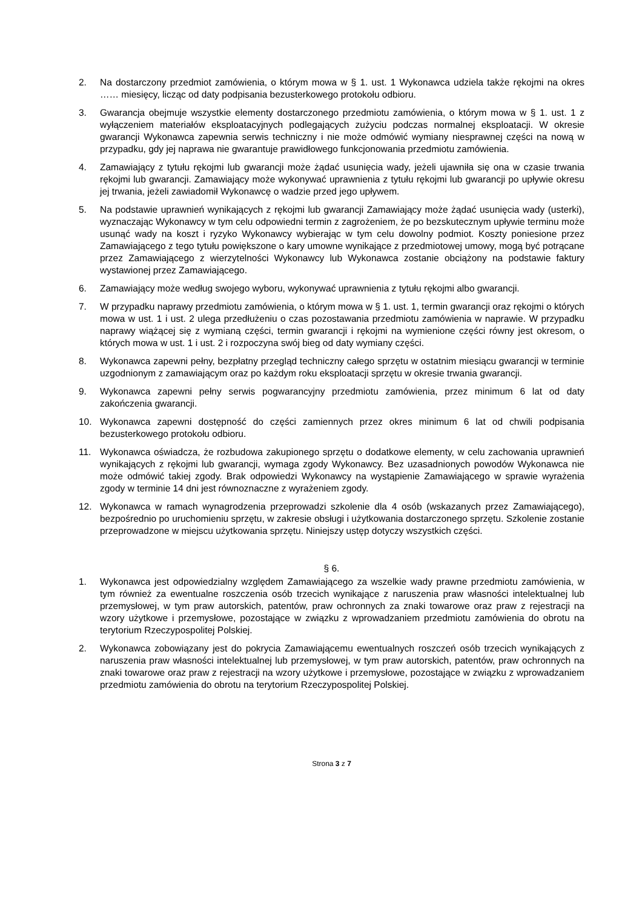2. Na dostarczony przedmiot zamówienia, o którym mowa w § 1. ust. 1 Wykonawca udziela także rękojmi na okres …… miesięcy, licząc od daty podpisania bezusterkowego protokołu odbioru.
3. Gwarancja obejmuje wszystkie elementy dostarczonego przedmiotu zamówienia, o którym mowa w § 1. ust. 1 z wyłączeniem materiałów eksploatacyjnych podlegających zużyciu podczas normalnej eksploatacji. W okresie gwarancji Wykonawca zapewnia serwis techniczny i nie może odmówić wymiany niesprawnej części na nową w przypadku, gdy jej naprawa nie gwarantuje prawidłowego funkcjonowania przedmiotu zamówienia.
4. Zamawiający z tytułu rękojmi lub gwarancji może żądać usunięcia wady, jeżeli ujawniła się ona w czasie trwania rękojmi lub gwarancji. Zamawiający może wykonywać uprawnienia z tytułu rękojmi lub gwarancji po upływie okresu jej trwania, jeżeli zawiadomił Wykonawcę o wadzie przed jego upływem.
5. Na podstawie uprawnień wynikających z rękojmi lub gwarancji Zamawiający może żądać usunięcia wady (usterki), wyznaczając Wykonawcy w tym celu odpowiedni termin z zagrożeniem, że po bezskutecznym upływie terminu może usunąć wady na koszt i ryzyko Wykonawcy wybierając w tym celu dowolny podmiot. Koszty poniesione przez Zamawiającego z tego tytułu powiększone o kary umowne wynikające z przedmiotowej umowy, mogą być potrącane przez Zamawiającego z wierzytelności Wykonawcy lub Wykonawca zostanie obciążony na podstawie faktury wystawionej przez Zamawiającego.
6. Zamawiający może według swojego wyboru, wykonywać uprawnienia z tytułu rękojmi albo gwarancji.
7. W przypadku naprawy przedmiotu zamówienia, o którym mowa w § 1. ust. 1, termin gwarancji oraz rękojmi o których mowa w ust. 1 i ust. 2 ulega przedłużeniu o czas pozostawania przedmiotu zamówienia w naprawie. W przypadku naprawy wiążącej się z wymianą części, termin gwarancji i rękojmi na wymienione części równy jest okresom, o których mowa w ust. 1 i ust. 2 i rozpoczyna swój bieg od daty wymiany części.
8. Wykonawca zapewni pełny, bezpłatny przegląd techniczny całego sprzętu w ostatnim miesiącu gwarancji w terminie uzgodnionym z zamawiającym oraz po każdym roku eksploatacji sprzętu w okresie trwania gwarancji.
9. Wykonawca zapewni pełny serwis pogwarancyjny przedmiotu zamówienia, przez minimum 6 lat od daty zakończenia gwarancji.
10. Wykonawca zapewni dostępność do części zamiennych przez okres minimum 6 lat od chwili podpisania bezusterkowego protokołu odbioru.
11. Wykonawca oświadcza, że rozbudowa zakupionego sprzętu o dodatkowe elementy, w celu zachowania uprawnień wynikających z rękojmi lub gwarancji, wymaga zgody Wykonawcy. Bez uzasadnionych powodów Wykonawca nie może odmówić takiej zgody. Brak odpowiedzi Wykonawcy na wystąpienie Zamawiającego w sprawie wyrażenia zgody w terminie 14 dni jest równoznaczne z wyrażeniem zgody.
12. Wykonawca w ramach wynagrodzenia przeprowadzi szkolenie dla 4 osób (wskazanych przez Zamawiającego), bezpośrednio po uruchomieniu sprzętu, w zakresie obsługi i użytkowania dostarczonego sprzętu. Szkolenie zostanie przeprowadzone w miejscu użytkowania sprzętu. Niniejszy ustęp dotyczy wszystkich części.
§ 6.
1. Wykonawca jest odpowiedzialny względem Zamawiającego za wszelkie wady prawne przedmiotu zamówienia, w tym również za ewentualne roszczenia osób trzecich wynikające z naruszenia praw własności intelektualnej lub przemysłowej, w tym praw autorskich, patentów, praw ochronnych za znaki towarowe oraz praw z rejestracji na wzory użytkowe i przemysłowe, pozostające w związku z wprowadzaniem przedmiotu zamówienia do obrotu na terytorium Rzeczypospolitej Polskiej.
2. Wykonawca zobowiązany jest do pokrycia Zamawiającemu ewentualnych roszczeń osób trzecich wynikających z naruszenia praw własności intelektualnej lub przemysłowej, w tym praw autorskich, patentów, praw ochronnych na znaki towarowe oraz praw z rejestracji na wzory użytkowe i przemysłowe, pozostające w związku z wprowadzaniem przedmiotu zamówienia do obrotu na terytorium Rzeczypospolitej Polskiej.
Strona 3 z 7